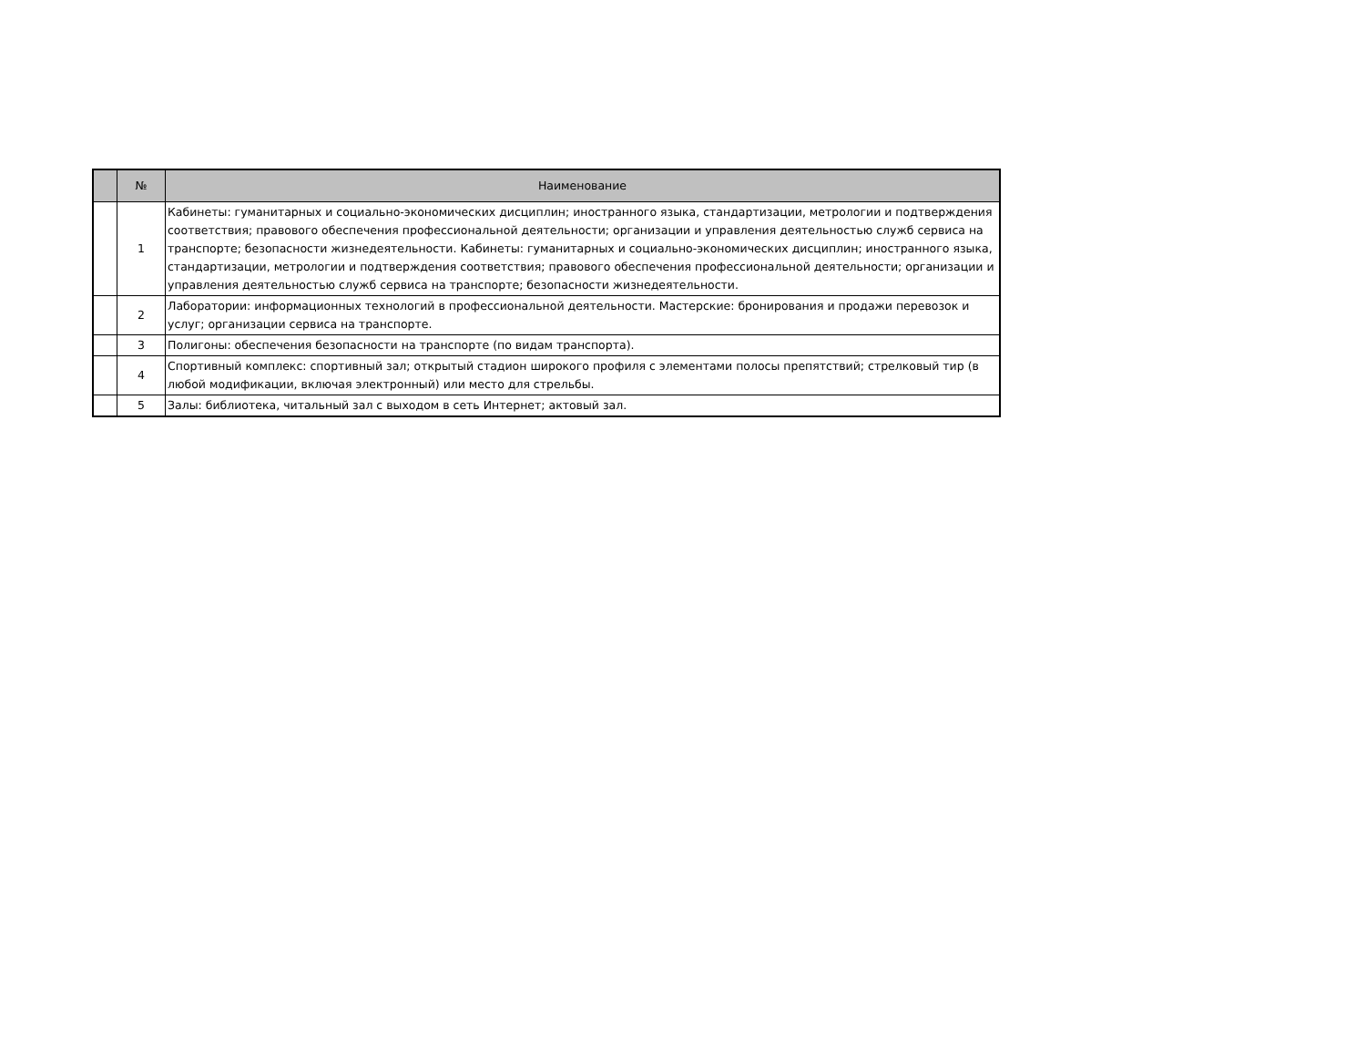| | № | Наименование |
| --- | --- | --- |
| | 1 | Кабинеты: гуманитарных и социально-экономических дисциплин; иностранного языка, стандартизации, метрологии и подтверждения соответствия; правового обеспечения профессиональной деятельности; организации и управления деятельностью служб сервиса на транспорте; безопасности жизнедеятельности. Кабинеты: гуманитарных и социально-экономических дисциплин; иностранного языка, стандартизации, метрологии и подтверждения соответствия; правового обеспечения профессиональной деятельности; организации и управления деятельностью служб сервиса на транспорте; безопасности жизнедеятельности. |
| | 2 | Лаборатории: информационных технологий в профессиональной деятельности. Мастерские: бронирования и продажи перевозок и услуг; организации сервиса на транспорте. |
| | 3 | Полигоны: обеспечения безопасности на транспорте (по видам транспорта). |
| | 4 | Спортивный комплекс: спортивный зал; открытый стадион широкого профиля с элементами полосы препятствий; стрелковый тир (в любой модификации, включая электронный) или место для стрельбы. |
| | 5 | Залы: библиотека, читальный зал с выходом в сеть Интернет; актовый зал. |